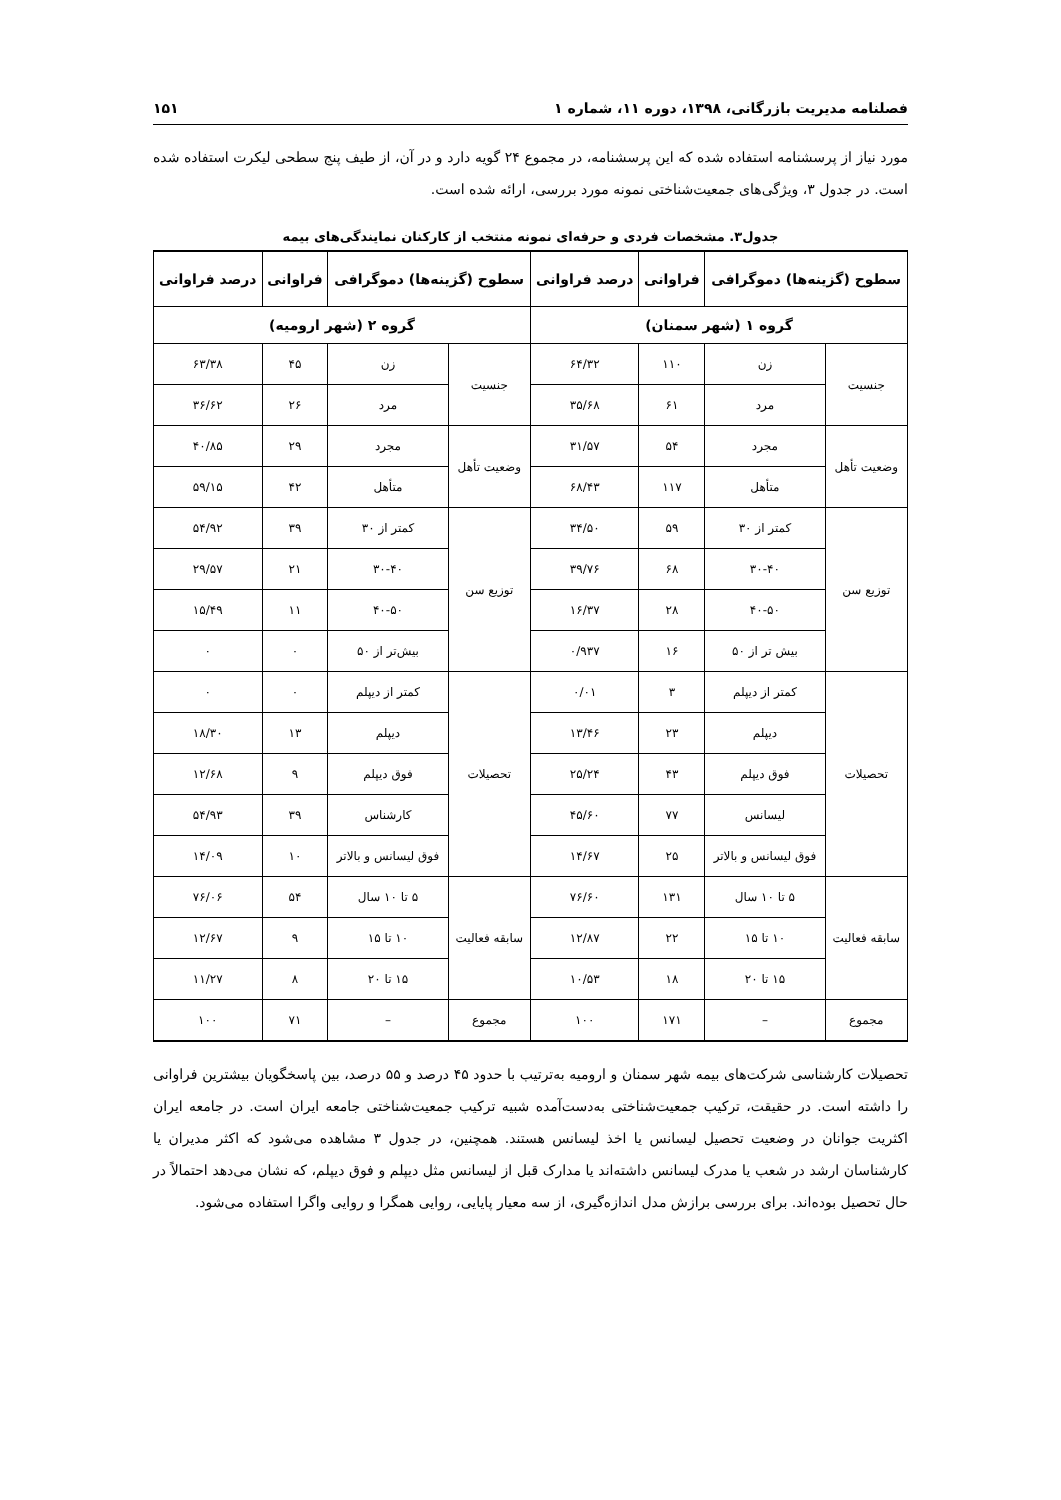فصلنامه مدیریت بازرگانی، ۱۳۹۸، دوره ۱۱، شماره ۱ ۱۵۱
مورد نیاز از پرسشنامه استفاده شده که این پرسشنامه، در مجموع ۲۴ گویه دارد و در آن، از طیف پنج سطحی لیکرت استفاده شده است. در جدول ۳، ویژگی‌های جمعیت‌شناختی نمونه مورد بررسی، ارائه شده است.
جدول۳. مشخصات فردی و حرفه‌ای نمونه منتخب از کارکنان نمایندگی‌های بیمه
| سطوح (گزینه‌ها) دموگرافی | | فراوانی | درصد فراوانی | سطوح (گزینه‌ها) دموگرافی | | فراوانی | درصد فراوانی |
| --- | --- | --- | --- | --- | --- | --- | --- |
| گروه ۱ (شهر سمنان) | | | | گروه ۲ (شهر ارومیه) | | | |
| جنسیت | زن | ۱۱۰ | ۶۴/۳۲ | جنسیت | زن | ۴۵ | ۶۳/۳۸ |
| | مرد | ۶۱ | ۳۵/۶۸ | | مرد | ۲۶ | ۳۶/۶۲ |
| وضعیت تأهل | مجرد | ۵۴ | ۳۱/۵۷ | وضعیت تأهل | مجرد | ۲۹ | ۴۰/۸۵ |
| | متأهل | ۱۱۷ | ۶۸/۴۳ | | متأهل | ۴۲ | ۵۹/۱۵ |
| توزیع سن | کمتر از ۳۰ | ۵۹ | ۳۴/۵۰ | توزیع سن | کمتر از ۳۰ | ۳۹ | ۵۴/۹۲ |
| | ۳۰-۴۰ | ۶۸ | ۳۹/۷۶ | | ۳۰-۴۰ | ۲۱ | ۲۹/۵۷ |
| | ۴۰-۵۰ | ۲۸ | ۱۶/۳۷ | | ۴۰-۵۰ | ۱۱ | ۱۵/۴۹ |
| | بیش تر از ۵۰ | ۱۶ | ۰/۹۳۷ | | بیش‌تر از ۵۰ | ۰ | ۰ |
| تحصیلات | کمتر از دیپلم | ۳ | ۰/۰۱ | تحصیلات | کمتر از دیپلم | ۰ | ۰ |
| | دیپلم | ۲۳ | ۱۳/۴۶ | | دیپلم | ۱۳ | ۱۸/۳۰ |
| | فوق دیپلم | ۴۳ | ۲۵/۲۴ | | فوق دیپلم | ۹ | ۱۲/۶۸ |
| | لیسانس | ۷۷ | ۴۵/۶۰ | | کارشناس | ۳۹ | ۵۴/۹۳ |
| | فوق لیسانس و بالاتر | ۲۵ | ۱۴/۶۷ | | فوق لیسانس و بالاتر | ۱۰ | ۱۴/۰۹ |
| سابقه فعالیت | ۵ تا ۱۰ سال | ۱۳۱ | ۷۶/۶۰ | سابقه فعالیت | ۵ تا ۱۰ سال | ۵۴ | ۷۶/۰۶ |
| | ۱۰ تا ۱۵ | ۲۲ | ۱۲/۸۷ | | ۱۰ تا ۱۵ | ۹ | ۱۲/۶۷ |
| | ۱۵ تا ۲۰ | ۱۸ | ۱۰/۵۳ | | ۱۵ تا ۲۰ | ۸ | ۱۱/۲۷ |
| مجموع | – | ۱۷۱ | ۱۰۰ | مجموع | – | ۷۱ | ۱۰۰ |
تحصیلات کارشناسی شرکت‌های بیمه شهر سمنان و ارومیه به‌ترتیب با حدود ۴۵ درصد و ۵۵ درصد، بین پاسخگویان بیشترین فراوانی را داشته است. در حقیقت، ترکیب جمعیت‌شناختی به‌دست‌آمده شبیه ترکیب جمعیت‌شناختی جامعه ایران است. در جامعه ایران اکثریت جوانان در وضعیت تحصیل لیسانس یا اخذ لیسانس هستند. همچنین، در جدول ۳ مشاهده می‌شود که اکثر مدیران یا کارشناسان ارشد در شعب یا مدرک لیسانس داشته‌اند یا مدارک قبل از لیسانس مثل دیپلم و فوق دیپلم، که نشان می‌دهد احتمالاً در حال تحصیل بوده‌اند. برای بررسی برازش مدل اندازه‌گیری، از سه معیار پایایی، روایی همگرا و روایی واگرا استفاده می‌شود.